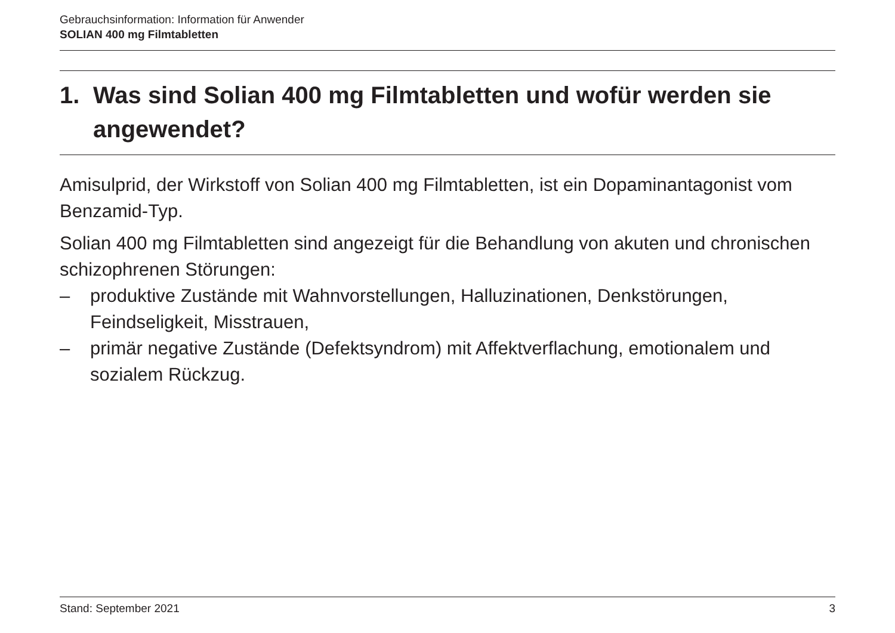Gebrauchsinformation: Information für Anwender
SOLIAN 400 mg Filmtabletten
1. Was sind Solian 400 mg Filmtabletten und wofür werden sie angewendet?
Amisulprid, der Wirkstoff von Solian 400 mg Filmtabletten, ist ein Dopaminantagonist vom Benzamid-Typ.
Solian 400 mg Filmtabletten sind angezeigt für die Behandlung von akuten und chronischen schizophrenen Störungen:
– produktive Zustände mit Wahnvorstellungen, Halluzinationen, Denkstörungen, Feindseligkeit, Misstrauen,
– primär negative Zustände (Defektsyndrom) mit Affektverflachung, emotionalem und sozialem Rückzug.
Stand: September 2021 3